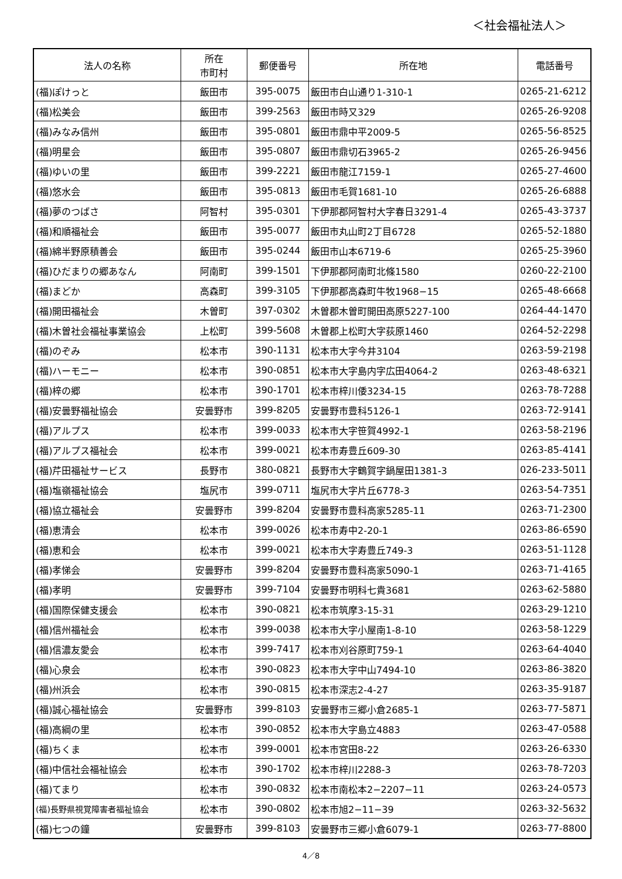＜社会福祉法人＞
| 法人の名称 | 所在 市町村 | 郵便番号 | 所在地 | 電話番号 |
| --- | --- | --- | --- | --- |
| (福)ぽけっと | 飯田市 | 395-0075 | 飯田市白山通り1-310-1 | 0265-21-6212 |
| (福)松美会 | 飯田市 | 399-2563 | 飯田市時又329 | 0265-26-9208 |
| (福)みなみ信州 | 飯田市 | 395-0801 | 飯田市鼎中平2009-5 | 0265-56-8525 |
| (福)明星会 | 飯田市 | 395-0807 | 飯田市鼎切石3965-2 | 0265-26-9456 |
| (福)ゆいの里 | 飯田市 | 399-2221 | 飯田市龍江7159-1 | 0265-27-4600 |
| (福)悠水会 | 飯田市 | 395-0813 | 飯田市毛賀1681-10 | 0265-26-6888 |
| (福)夢のつばさ | 阿智村 | 395-0301 | 下伊那郡阿智村大字春日3291-4 | 0265-43-3737 |
| (福)和順福祉会 | 飯田市 | 395-0077 | 飯田市丸山町2丁目6728 | 0265-52-1880 |
| (福)綿半野原積善会 | 飯田市 | 395-0244 | 飯田市山本6719-6 | 0265-25-3960 |
| (福)ひだまりの郷あなん | 阿南町 | 399-1501 | 下伊那郡阿南町北條1580 | 0260-22-2100 |
| (福)まどか | 高森町 | 399-3105 | 下伊那郡高森町牛牧1968−15 | 0265-48-6668 |
| (福)開田福祉会 | 木曽町 | 397-0302 | 木曽郡木曽町開田高原5227-100 | 0264-44-1470 |
| (福)木曽社会福祉事業協会 | 上松町 | 399-5608 | 木曽郡上松町大字荻原1460 | 0264-52-2298 |
| (福)のぞみ | 松本市 | 390-1131 | 松本市大字今井3104 | 0263-59-2198 |
| (福)ハーモニー | 松本市 | 390-0851 | 松本市大字島内字広田4064-2 | 0263-48-6321 |
| (福)梓の郷 | 松本市 | 390-1701 | 松本市梓川倭3234-15 | 0263-78-7288 |
| (福)安曇野福祉協会 | 安曇野市 | 399-8205 | 安曇野市豊科5126-1 | 0263-72-9141 |
| (福)アルプス | 松本市 | 399-0033 | 松本市大字笹賀4992-1 | 0263-58-2196 |
| (福)アルプス福祉会 | 松本市 | 399-0021 | 松本市寿豊丘609-30 | 0263-85-4141 |
| (福)芹田福祉サービス | 長野市 | 380-0821 | 長野市大字鶴賀字鍋屋田1381-3 | 026-233-5011 |
| (福)塩嶺福祉協会 | 塩尻市 | 399-0711 | 塩尻市大字片丘6778-3 | 0263-54-7351 |
| (福)協立福祉会 | 安曇野市 | 399-8204 | 安曇野市豊科高家5285-11 | 0263-71-2300 |
| (福)恵清会 | 松本市 | 399-0026 | 松本市寿中2-20-1 | 0263-86-6590 |
| (福)恵和会 | 松本市 | 399-0021 | 松本市大字寿豊丘749-3 | 0263-51-1128 |
| (福)孝悌会 | 安曇野市 | 399-8204 | 安曇野市豊科高家5090-1 | 0263-71-4165 |
| (福)孝明 | 安曇野市 | 399-7104 | 安曇野市明科七貴3681 | 0263-62-5880 |
| (福)国際保健支援会 | 松本市 | 390-0821 | 松本市筑摩3-15-31 | 0263-29-1210 |
| (福)信州福祉会 | 松本市 | 399-0038 | 松本市大字小屋南1-8-10 | 0263-58-1229 |
| (福)信濃友愛会 | 松本市 | 399-7417 | 松本市刈谷原町759-1 | 0263-64-4040 |
| (福)心泉会 | 松本市 | 390-0823 | 松本市大字中山7494-10 | 0263-86-3820 |
| (福)州浜会 | 松本市 | 390-0815 | 松本市深志2-4-27 | 0263-35-9187 |
| (福)誠心福祉協会 | 安曇野市 | 399-8103 | 安曇野市三郷小倉2685-1 | 0263-77-5871 |
| (福)高綱の里 | 松本市 | 390-0852 | 松本市大字島立4883 | 0263-47-0588 |
| (福)ちくま | 松本市 | 399-0001 | 松本市宮田8-22 | 0263-26-6330 |
| (福)中信社会福祉協会 | 松本市 | 390-1702 | 松本市梓川2288-3 | 0263-78-7203 |
| (福)てまり | 松本市 | 390-0832 | 松本市南松本2−2207−11 | 0263-24-0573 |
| (福)長野県視覚障害者福祉協会 | 松本市 | 390-0802 | 松本市旭2−11−39 | 0263-32-5632 |
| (福)七つの鐘 | 安曇野市 | 399-8103 | 安曇野市三郷小倉6079-1 | 0263-77-8800 |
4／8